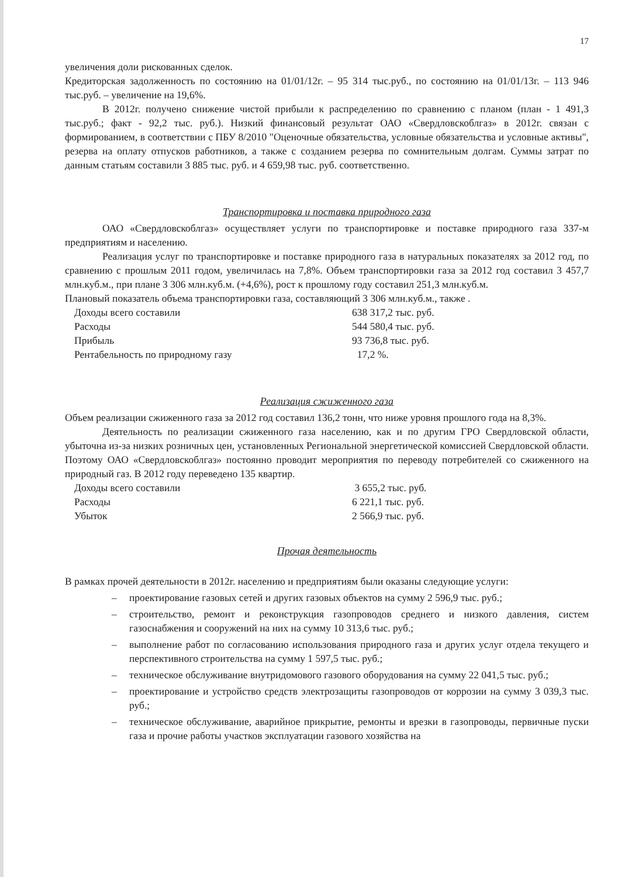17
увеличения доли рискованных сделок.
Кредиторская задолженность по состоянию на 01/01/12г. – 95 314 тыс.руб., по состоянию на 01/01/13г. – 113 946 тыс.руб. – увеличение на 19,6%.
В 2012г. получено снижение чистой прибыли к распределению по сравнению с планом (план - 1 491,3 тыс.руб.; факт - 92,2 тыс. руб.). Низкий финансовый результат ОАО «Свердловскоблгаз» в 2012г. связан с формированием, в соответствии с ПБУ 8/2010 "Оценочные обязательства, условные обязательства и условные активы", резерва на оплату отпусков работников, а также с созданием резерва по сомнительным долгам. Суммы затрат по данным статьям составили 3 885 тыс. руб. и 4 659,98 тыс. руб. соответственно.
Транспортировка и поставка природного газа
ОАО «Свердловскоблгаз» осуществляет услуги по транспортировке и поставке природного газа 337-м предприятиям и населению.
Реализация услуг по транспортировке и поставке природного газа в натуральных показателях за 2012 год, по сравнению с прошлым 2011 годом, увеличилась на 7,8%. Объем транспортировки газа за 2012 год составил 3 457,7 млн.куб.м., при плане 3 306 млн.куб.м. (+4,6%), рост к прошлому году составил 251,3 млн.куб.м.
Плановый показатель объема транспортировки газа, составляющий 3 306 млн.куб.м., также .
| Доходы всего составили | 638 317,2 тыс. руб. |
| Расходы | 544 580,4 тыс. руб. |
| Прибыль | 93 736,8 тыс. руб. |
| Рентабельность по природному газу | 17,2 %. |
Реализация сжиженного газа
Объем реализации сжиженного газа за 2012 год составил 136,2 тонн, что ниже уровня прошлого года на 8,3%.
Деятельность по реализации сжиженного газа населению, как и по другим ГРО Свердловской области, убыточна из-за низких розничных цен, установленных Региональной энергетической комиссией Свердловской области. Поэтому ОАО «Свердловскоблгаз» постоянно проводит мероприятия по переводу потребителей со сжиженного на природный газ. В 2012 году переведено 135 квартир.
| Доходы всего составили | 3 655,2 тыс. руб. |
| Расходы | 6 221,1 тыс. руб. |
| Убыток | 2 566,9 тыс. руб. |
Прочая деятельность
В рамках прочей деятельности в 2012г. населению и предприятиям были оказаны следующие услуги:
– проектирование газовых сетей и других газовых объектов на сумму 2 596,9 тыс. руб.;
– строительство, ремонт и реконструкция газопроводов среднего и низкого давления, систем газоснабжения и сооружений на них на сумму 10 313,6 тыс. руб.;
– выполнение работ по согласованию использования природного газа и других услуг отдела текущего и перспективного строительства на сумму 1 597,5 тыс. руб.;
– техническое обслуживание внутридомового газового оборудования на сумму 22 041,5 тыс. руб.;
– проектирование и устройство средств электрозащиты газопроводов от коррозии на сумму 3 039,3 тыс. руб.;
– техническое обслуживание, аварийное прикрытие, ремонты и врезки в газопроводы, первичные пуски газа и прочие работы участков эксплуатации газового хозяйства на